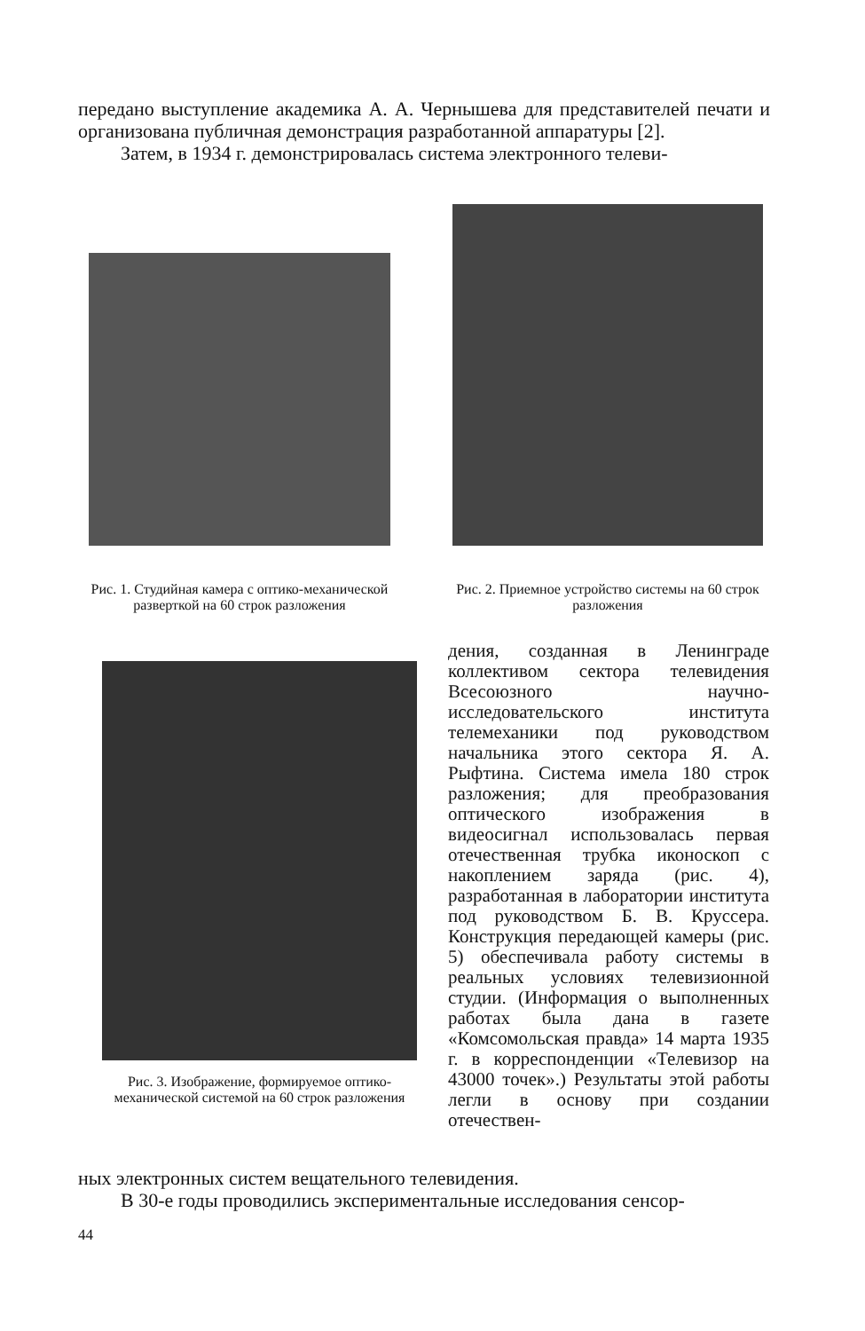передано выступление академика А. А. Чернышева для представителей печати и организована публичная демонстрация разработанной аппаратуры [2].
Затем, в 1934 г. демонстрировалась система электронного телеви-
Рис. 1. Студийная камера с оптико-механической разверткой на 60 строк разложения
Рис. 2. Приемное устройство системы на 60 строк разложения
Рис. 3. Изображение, формируемое оптико-механической системой на 60 строк разложения
дения, созданная в Ленинграде коллективом сектора телевидения Всесоюзного научно-исследовательского института телемеханики под руководством начальника этого сектора Я. А. Рыфтина. Система имела 180 строк разложения; для преобразования оптического изображения в видеосигнал использовалась первая отечественная трубка иконоскоп с накоплением заряда (рис. 4), разработанная в лаборатории института под руководством Б. В. Круссера. Конструкция передающей камеры (рис. 5) обеспечивала работу системы в реальных условиях телевизионной студии. (Информация о выполненных работах была дана в газете «Комсомольская правда» 14 марта 1935 г. в корреспонденции «Телевизор на 43000 точек».) Результаты этой работы легли в основу при создании отечествен-
ных электронных систем вещательного телевидения.
В 30-е годы проводились экспериментальные исследования сенсор-
44